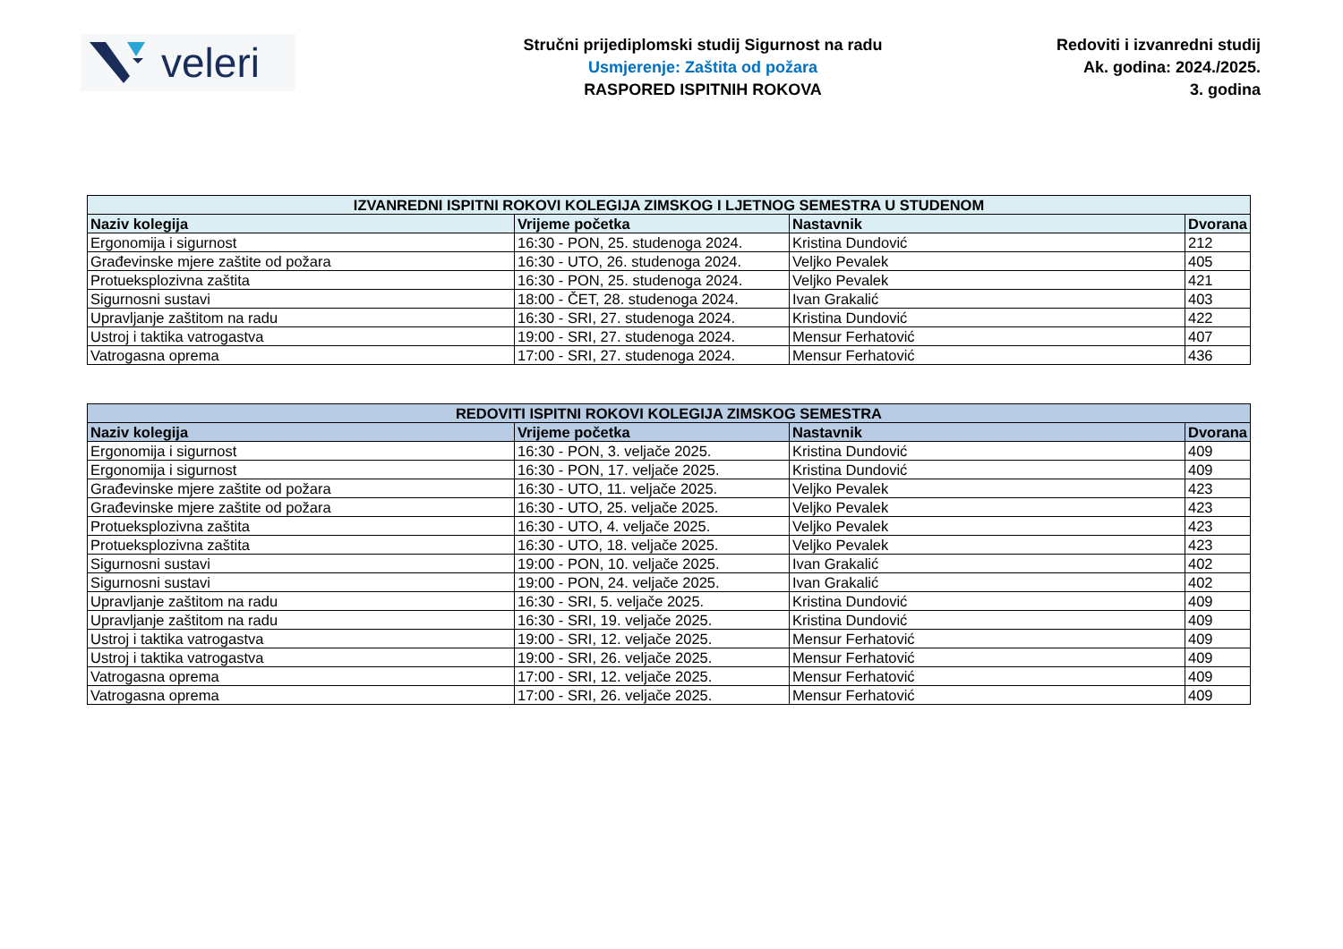veleri
Stručni prijediplomski studij Sigurnost na radu
Usmjerenje: Zaštita od požara
RASPORED ISPITNIH ROKOVA
Redoviti i izvanredni studij
Ak. godina: 2024./2025.
3. godina
| IZVANREDNI ISPITNI ROKOVI KOLEGIJA ZIMSKOG I LJETNOG SEMESTRA U STUDENOM | | | |
| --- | --- | --- | --- |
| Naziv kolegija | Vrijeme početka | Nastavnik | Dvorana |
| Ergonomija i sigurnost | 16:30 - PON, 25. studenoga 2024. | Kristina Dundović | 212 |
| Građevinske mjere zaštite od požara | 16:30 - UTO, 26. studenoga 2024. | Veljko Pevalek | 405 |
| Protueksplozivna zaštita | 16:30 - PON, 25. studenoga 2024. | Veljko Pevalek | 421 |
| Sigurnosni sustavi | 18:00 - ČET, 28. studenoga 2024. | Ivan Grakalić | 403 |
| Upravljanje zaštitom na radu | 16:30 - SRI, 27. studenoga 2024. | Kristina Dundović | 422 |
| Ustroj i taktika vatrogastva | 19:00 - SRI, 27. studenoga 2024. | Mensur Ferhatović | 407 |
| Vatrogasna oprema | 17:00 - SRI, 27. studenoga 2024. | Mensur Ferhatović | 436 |
| REDOVITI ISPITNI ROKOVI KOLEGIJA ZIMSKOG SEMESTRA | | | |
| --- | --- | --- | --- |
| Naziv kolegija | Vrijeme početka | Nastavnik | Dvorana |
| Ergonomija i sigurnost | 16:30 - PON, 3. veljače 2025. | Kristina Dundović | 409 |
| Ergonomija i sigurnost | 16:30 - PON, 17. veljače 2025. | Kristina Dundović | 409 |
| Građevinske mjere zaštite od požara | 16:30 - UTO, 11. veljače 2025. | Veljko Pevalek | 423 |
| Građevinske mjere zaštite od požara | 16:30 - UTO, 25. veljače 2025. | Veljko Pevalek | 423 |
| Protueksplozivna zaštita | 16:30 - UTO, 4. veljače 2025. | Veljko Pevalek | 423 |
| Protueksplozivna zaštita | 16:30 - UTO, 18. veljače 2025. | Veljko Pevalek | 423 |
| Sigurnosni sustavi | 19:00 - PON, 10. veljače 2025. | Ivan Grakalić | 402 |
| Sigurnosni sustavi | 19:00 - PON, 24. veljače 2025. | Ivan Grakalić | 402 |
| Upravljanje zaštitom na radu | 16:30 - SRI, 5. veljače 2025. | Kristina Dundović | 409 |
| Upravljanje zaštitom na radu | 16:30 - SRI, 19. veljače 2025. | Kristina Dundović | 409 |
| Ustroj i taktika vatrogastva | 19:00 - SRI, 12. veljače 2025. | Mensur Ferhatović | 409 |
| Ustroj i taktika vatrogastva | 19:00 - SRI, 26. veljače 2025. | Mensur Ferhatović | 409 |
| Vatrogasna oprema | 17:00 - SRI, 12. veljače 2025. | Mensur Ferhatović | 409 |
| Vatrogasna oprema | 17:00 - SRI, 26. veljače 2025. | Mensur Ferhatović | 409 |